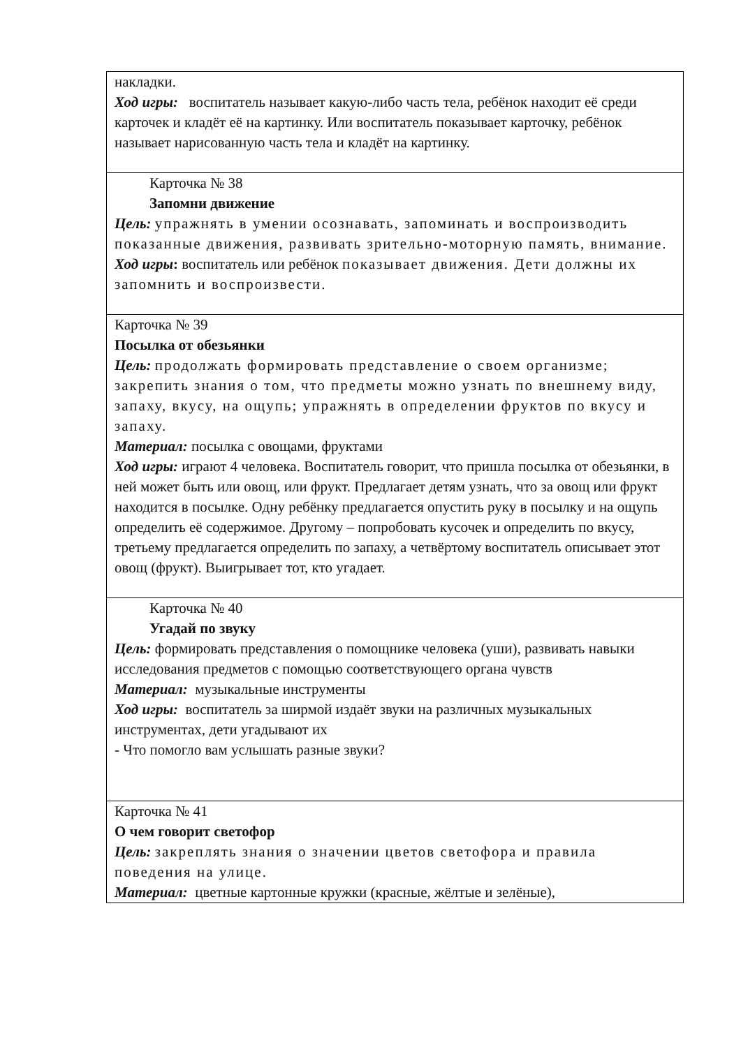| накладки. Ход игры: воспитатель называет какую-либо часть тела, ребёнок находит её среди карточек и кладёт её на картинку. Или воспитатель показывает карточку, ребёнок называет нарисованную часть тела и кладёт на картинку. |
| Карточка № 38 Запомни движение Цель: упражнять в умении осознавать, запоминать и воспроизводить показанные движения, развивать зрительно-моторную память, внимание. Ход игры : воспитатель или ребёнок показывает движения. Дети должны их запомнить и воспроизвести. |
| Карточка № 39 Посылка от обезьянки Цель: продолжать формировать представление о своем организме; закрепить знания о том, что предметы можно узнать по внешнему виду, запаху, вкусу, на ощупь; упражнять в определении фруктов по вкусу и запаху. Материал: посылка с овощами, фруктами Ход игры: играют 4 человека. Воспитатель говорит, что пришла посылка от обезьянки, в ней может быть или овощ, или фрукт. Предлагает детям узнать, что за овощ или фрукт находится в посылке. Одну ребёнку предлагается опустить руку в посылку и на ощупь определить её содержимое. Другому – попробовать кусочек и определить по вкусу, третьему предлагается определить по запаху, а четвёртому воспитатель описывает этот овощ (фрукт). Выигрывает тот, кто угадает. |
| Карточка № 40 Угадай по звуку Цель: формировать представления о помощнике человека (уши), развивать навыки исследования предметов с помощью соответствующего органа чувств Материал: музыкальные инструменты Ход игры: воспитатель за ширмой издаёт звуки на различных музыкальных инструментах, дети угадывают их - Что помогло вам услышать разные звуки? |
| Карточка № 41 О чем говорит светофор Цель: закреплять знания о значении цветов светофора и правила поведения на улице. Материал: цветные картонные кружки (красные, жёлтые и зелёные), |